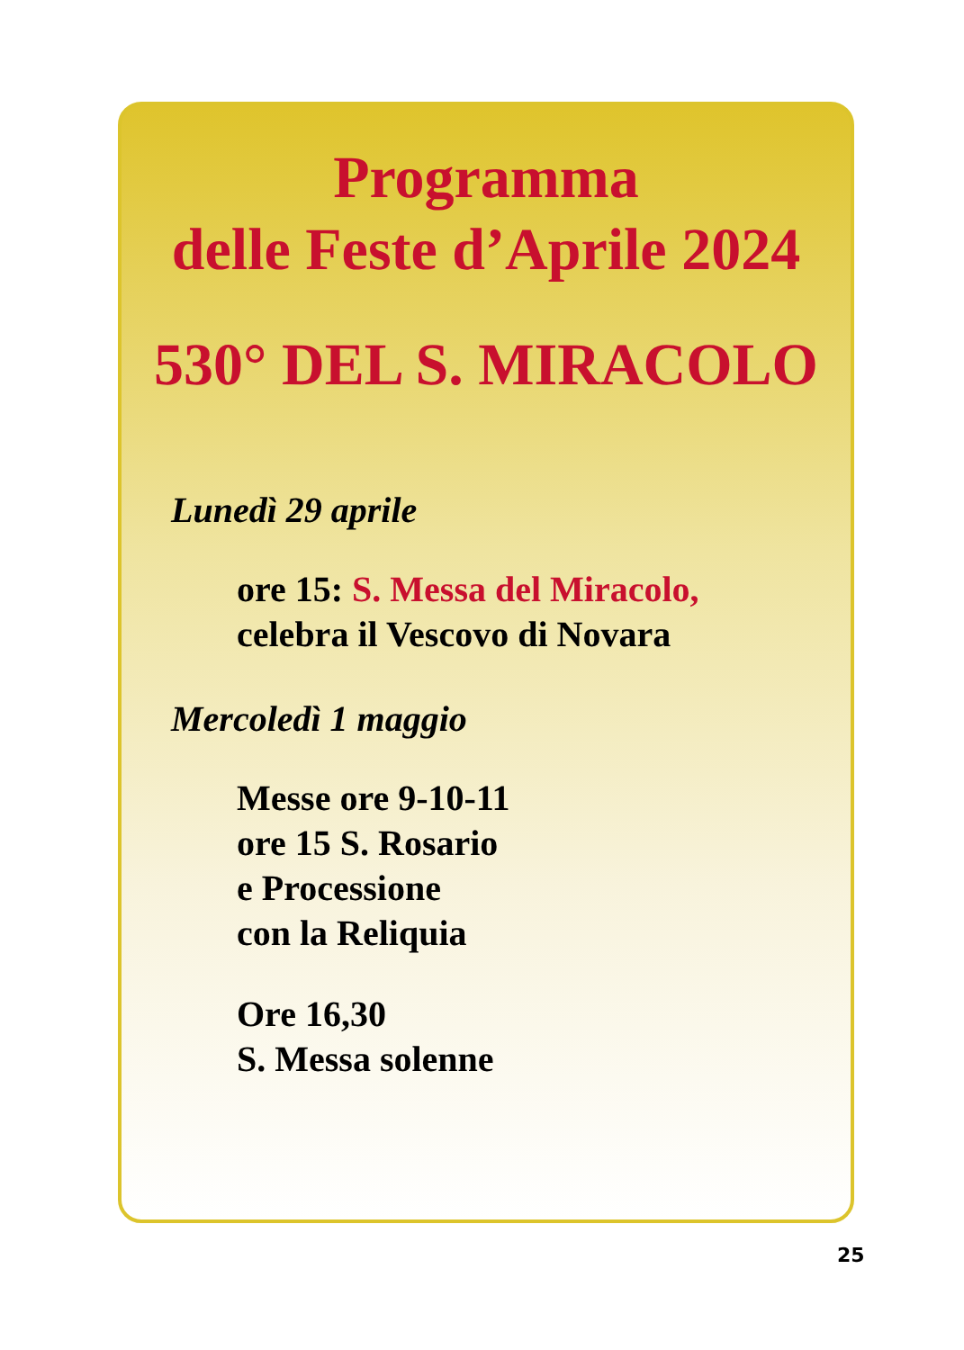Programma
delle Feste d’Aprile 2024
530° DEL S. MIRACOLO
Lunedì 29 aprile
ore 15: S. Messa del Miracolo,
celebra il Vescovo di Novara
Mercoledì 1 maggio
Messe ore 9-10-11
ore 15 S. Rosario
e Processione
con la Reliquia
Ore 16,30
S. Messa solenne
25